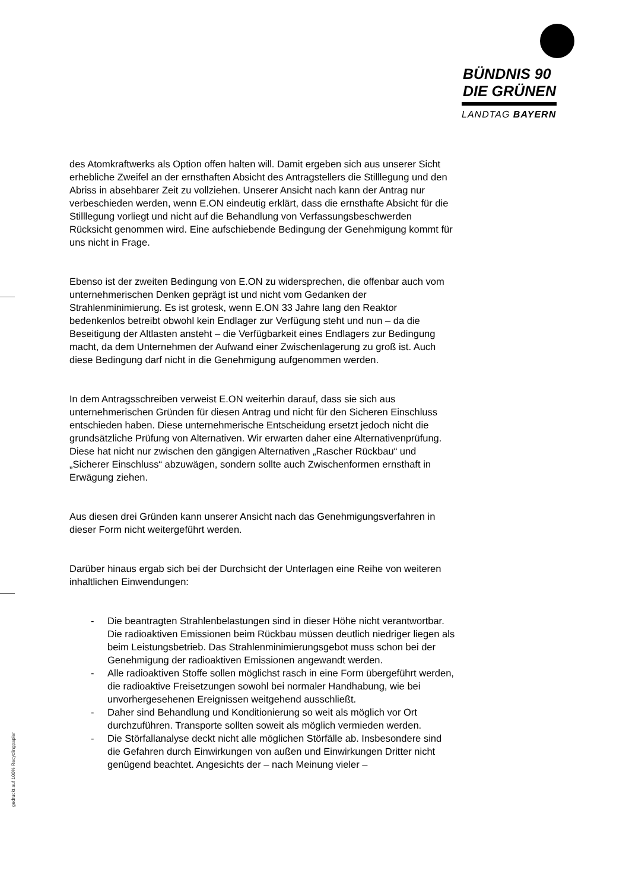BÜNDNIS 90
DIE GRÜNEN
LANDTAG BAYERN
des Atomkraftwerks als Option offen halten will. Damit ergeben sich aus unserer Sicht erhebliche Zweifel an der ernsthaften Absicht des Antragstellers die Stilllegung und den Abriss in absehbarer Zeit zu vollziehen. Unserer Ansicht nach kann der Antrag nur verbeschieden werden, wenn E.ON eindeutig erklärt, dass die ernsthafte Absicht für die Stilllegung vorliegt und nicht auf die Behandlung von Verfassungsbeschwerden Rücksicht genommen wird. Eine aufschiebende Bedingung der Genehmigung kommt für uns nicht in Frage.
Ebenso ist der zweiten Bedingung von E.ON zu widersprechen, die offenbar auch vom unternehmerischen Denken geprägt ist und nicht vom Gedanken der Strahlenminimierung. Es ist grotesk, wenn E.ON 33 Jahre lang den Reaktor bedenkenlos betreibt obwohl kein Endlager zur Verfügung steht und nun – da die Beseitigung der Altlasten ansteht – die Verfügbarkeit eines Endlagers zur Bedingung macht, da dem Unternehmen der Aufwand einer Zwischenlagerung zu groß ist. Auch diese Bedingung darf nicht in die Genehmigung aufgenommen werden.
In dem Antragsschreiben verweist E.ON weiterhin darauf, dass sie sich aus unternehmerischen Gründen für diesen Antrag und nicht für den Sicheren Einschluss entschieden haben. Diese unternehmerische Entscheidung ersetzt jedoch nicht die grundsätzliche Prüfung von Alternativen. Wir erwarten daher eine Alternativenprüfung. Diese hat nicht nur zwischen den gängigen Alternativen „Rascher Rückbau“ und „Sicherer Einschluss“ abzuwägen, sondern sollte auch Zwischenformen ernsthaft in Erwägung ziehen.
Aus diesen drei Gründen kann unserer Ansicht nach das Genehmigungsverfahren in dieser Form nicht weitergeführt werden.
Darüber hinaus ergab sich bei der Durchsicht der Unterlagen eine Reihe von weiteren inhaltlichen Einwendungen:
- Die beantragten Strahlenbelastungen sind in dieser Höhe nicht verantwortbar. Die radioaktiven Emissionen beim Rückbau müssen deutlich niedriger liegen als beim Leistungsbetrieb. Das Strahlenminimierungsgebot muss schon bei der Genehmigung der radioaktiven Emissionen angewandt werden.
- Alle radioaktiven Stoffe sollen möglichst rasch in eine Form übergeführt werden, die radioaktive Freisetzungen sowohl bei normaler Handhabung, wie bei unvorhergesehenen Ereignissen weitgehend ausschließt.
- Daher sind Behandlung und Konditionierung so weit als möglich vor Ort durchzuführen. Transporte sollten soweit als möglich vermieden werden.
- Die Störfallanalyse deckt nicht alle möglichen Störfälle ab. Insbesondere sind die Gefahren durch Einwirkungen von außen und Einwirkungen Dritter nicht genügend beachtet. Angesichts der – nach Meinung vieler –
gedruckt auf 100% Recyclingpapier